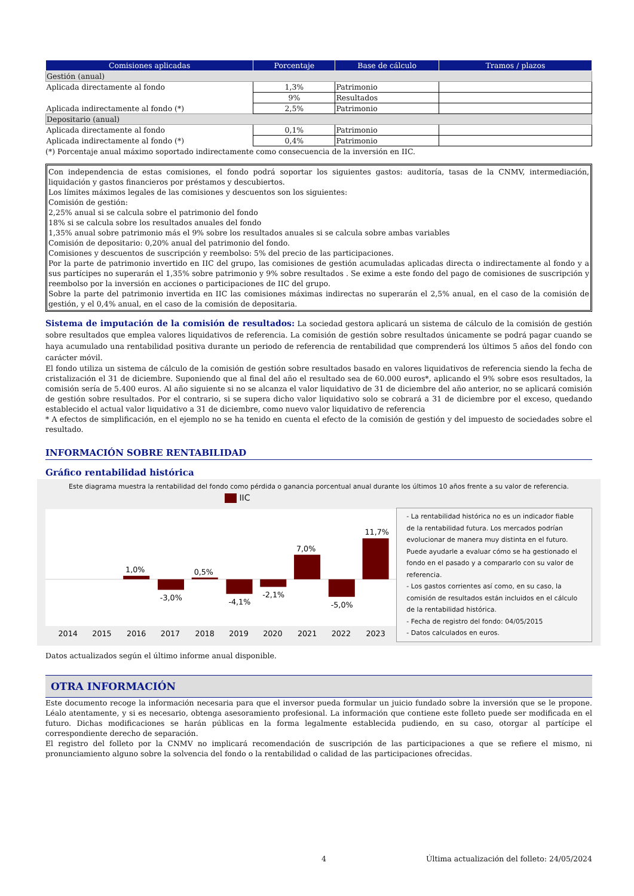| Comisiones aplicadas | Porcentaje | Base de cálculo | Tramos / plazos |
| --- | --- | --- | --- |
| Gestión (anual) | | | |
| Aplicada directamente al fondo | 1,3% | Patrimonio | |
| | 9% | Resultados | |
| Aplicada indirectamente al fondo (*) | 2,5% | Patrimonio | |
| Depositario (anual) | | | |
| Aplicada directamente al fondo | 0,1% | Patrimonio | |
| Aplicada indirectamente al fondo (*) | 0,4% | Patrimonio | |
(*) Porcentaje anual máximo soportado indirectamente como consecuencia de la inversión en IIC.
Con independencia de estas comisiones, el fondo podrá soportar los siguientes gastos: auditoría, tasas de la CNMV, intermediación, liquidación y gastos financieros por préstamos y descubiertos.
Los límites máximos legales de las comisiones y descuentos son los siguientes:
Comisión de gestión:
2,25% anual si se calcula sobre el patrimonio del fondo
18% si se calcula sobre los resultados anuales del fondo
1,35% anual sobre patrimonio más el 9% sobre los resultados anuales si se calcula sobre ambas variables
Comisión de depositario: 0,20% anual del patrimonio del fondo.
Comisiones y descuentos de suscripción y reembolso: 5% del precio de las participaciones.
Por la parte de patrimonio invertido en IIC del grupo, las comisiones de gestión acumuladas aplicadas directa o indirectamente al fondo y a sus partícipes no superarán el 1,35% sobre patrimonio y 9% sobre resultados . Se exime a este fondo del pago de comisiones de suscripción y reembolso por la inversión en acciones o participaciones de IIC del grupo.
Sobre la parte del patrimonio invertida en IIC las comisiones máximas indirectas no superarán el 2,5% anual, en el caso de la comisión de gestión, y el 0,4% anual, en el caso de la comisión de depositaria.
Sistema de imputación de la comisión de resultados: La sociedad gestora aplicará un sistema de cálculo de la comisión de gestión sobre resultados que emplea valores liquidativos de referencia. La comisión de gestión sobre resultados únicamente se podrá pagar cuando se haya acumulado una rentabilidad positiva durante un periodo de referencia de rentabilidad que comprenderá los últimos 5 años del fondo con carácter móvil.
El fondo utiliza un sistema de cálculo de la comisión de gestión sobre resultados basado en valores liquidativos de referencia siendo la fecha de cristalización el 31 de diciembre. Suponiendo que al final del año el resultado sea de 60.000 euros*, aplicando el 9% sobre esos resultados, la comisión sería de 5.400 euros. Al año siguiente si no se alcanza el valor liquidativo de 31 de diciembre del año anterior, no se aplicará comisión de gestión sobre resultados. Por el contrario, si se supera dicho valor liquidativo solo se cobrará a 31 de diciembre por el exceso, quedando establecido el actual valor liquidativo a 31 de diciembre, como nuevo valor liquidativo de referencia
* A efectos de simplificación, en el ejemplo no se ha tenido en cuenta el efecto de la comisión de gestión y del impuesto de sociedades sobre el resultado.
INFORMACIÓN SOBRE RENTABILIDAD
Gráfico rentabilidad histórica
Este diagrama muestra la rentabilidad del fondo como pérdida o ganancia porcentual anual durante los últimos 10 años frente a su valor de referencia.
IIC
1,0%
-3,0%
0,5%
-4,1%
-2,1%
7,0%
-5,0%
11,7%
2014
2015
2016
2017
2018
2019
2020
2021
2022
2023
- La rentabilidad histórica no es un indicador fiable de la rentabilidad futura. Los mercados podrían evolucionar de manera muy distinta en el futuro. Puede ayudarle a evaluar cómo se ha gestionado el fondo en el pasado y a compararlo con su valor de referencia.
- Los gastos corrientes así como, en su caso, la comisión de resultados están incluidos en el cálculo de la rentabilidad histórica.
- Fecha de registro del fondo: 04/05/2015
- Datos calculados en euros.
Datos actualizados según el último informe anual disponible.
OTRA INFORMACIÓN
Este documento recoge la información necesaria para que el inversor pueda formular un juicio fundado sobre la inversión que se le propone. Léalo atentamente, y si es necesario, obtenga asesoramiento profesional. La información que contiene este folleto puede ser modificada en el futuro. Dichas modificaciones se harán públicas en la forma legalmente establecida pudiendo, en su caso, otorgar al partícipe el correspondiente derecho de separación.
El registro del folleto por la CNMV no implicará recomendación de suscripción de las participaciones a que se refiere el mismo, ni pronunciamiento alguno sobre la solvencia del fondo o la rentabilidad o calidad de las participaciones ofrecidas.
4 Última actualización del folleto: 24/05/2024